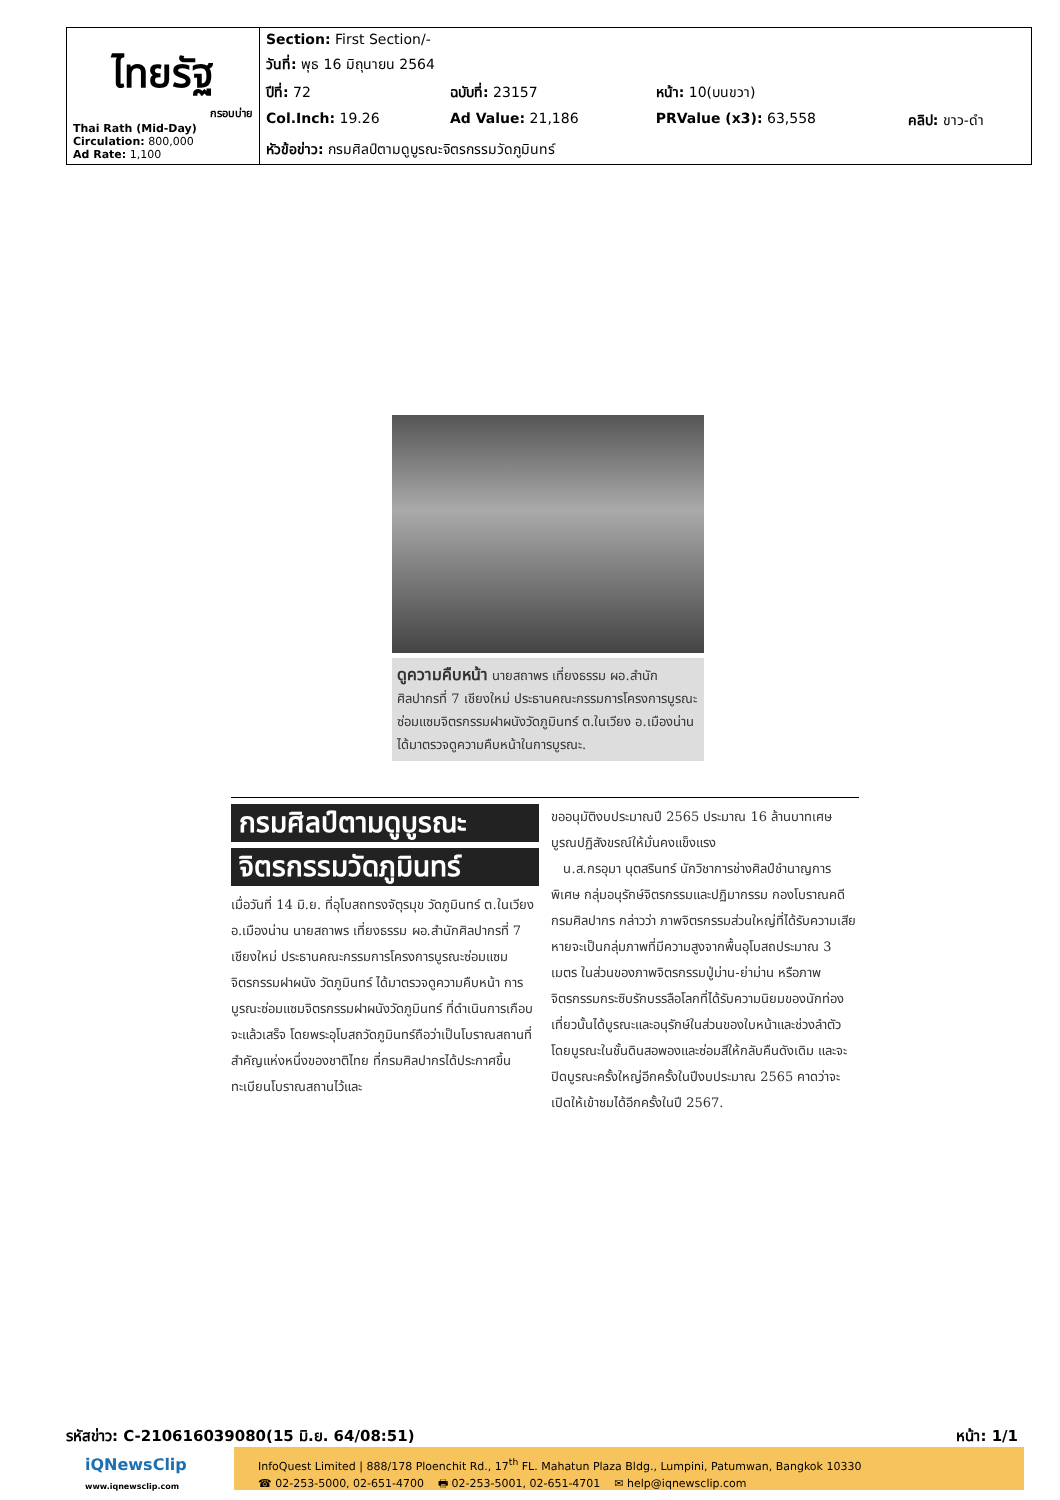| ไทยรัฐ กรอบบ่าย Thai Rath (Mid-Day) Circulation: 800,000 Ad Rate: 1,100 | Section: First Section/- | | | |
| | วันที่: พุธ 16 มิถุนายน 2564 | | | |
| | ปีที่: 72 | ฉบับที่: 23157 | หน้า: 10(บนขวา) | |
| | Col.Inch: 19.26 | Ad Value: 21,186 | PRValue (x3): 63,558 | คลิป: ขาว-ดำ |
| | หัวข้อข่าว: กรมศิลป์ตามดูบูรณะจิตรกรรมวัดภูมินทร์ | | | |
ดูความคืบหน้า นายสถาพร เที่ยงธรรม ผอ.สำนักศิลปากรที่ 7 เชียงใหม่ ประธานคณะกรรมการโครงการบูรณะซ่อมแซมจิตรกรรมฝาผนังวัดภูมินทร์ ต.ในเวียง อ.เมืองน่าน ได้มาตรวจดูความคืบหน้าในการบูรณะ.
กรมศิลป์ตามดูบูรณะ
จิตรกรรมวัดภูมินทร์
เมื่อวันที่ 14 มิ.ย. ที่อุโบสถทรงจัตุรมุข วัดภูมินทร์ ต.ในเวียง อ.เมืองน่าน นายสถาพร เที่ยงธรรม ผอ.สำนักศิลปากรที่ 7 เชียงใหม่ ประธานคณะกรรมการโครงการบูรณะซ่อมแซมจิตรกรรมฝาผนัง วัดภูมินทร์ ได้มาตรวจดูความคืบหน้า การบูรณะซ่อมแซมจิตรกรรมฝาผนังวัดภูมินทร์ ที่ดำเนินการเกือบจะแล้วเสร็จ โดยพระอุโบสถวัดภูมินทร์ถือว่าเป็นโบราณสถานที่สำคัญแห่งหนึ่งของชาติไทย ที่กรมศิลปากรได้ประกาศขึ้นทะเบียนโบราณสถานไว้และ
ขออนุมัติงบประมาณปี 2565 ประมาณ 16 ล้านบาทเศษ บูรณปฏิสังขรณ์ให้มั่นคงแข็งแรง
น.ส.กรอุมา นุตสรินทร์ นักวิชาการช่างศิลป์ชำนาญการพิเศษ กลุ่มอนุรักษ์จิตรกรรมและปฏิมากรรม กองโบราณคดี กรมศิลปากร กล่าวว่า ภาพจิตรกรรมส่วนใหญ่ที่ได้รับความเสียหายจะเป็นกลุ่มภาพที่มีความสูงจากพื้นอุโบสถประมาณ 3 เมตร ในส่วนของภาพจิตรกรรมปู่ม่าน-ย่าม่าน หรือภาพจิตรกรรมกระซิบรักบรรลือโลกที่ได้รับความนิยมของนักท่องเที่ยวนั้นได้บูรณะและอนุรักษ์ในส่วนของใบหน้าและช่วงลำตัว โดยบูรณะในชั้นดินสอพองและซ่อมสีให้กลับคืนดังเดิม และจะปิดบูรณะครั้งใหญ่อีกครั้งในปีงบประมาณ 2565 คาดว่าจะเปิดให้เข้าชมได้อีกครั้งในปี 2567.
รหัสข่าว: C-210616039080(15 มิ.ย. 64/08:51) หน้า: 1/1
iQNewsClip
www.iqnewsclip.com
InfoQuest Limited | 888/178 Ploenchit Rd., 17<sup>th</sup> FL. Mahatun Plaza Bldg., Lumpini, Patumwan, Bangkok 10330
☎ 02-253-5000, 02-651-4700 🖶 02-253-5001, 02-651-4701 ✉ help@iqnewsclip.com